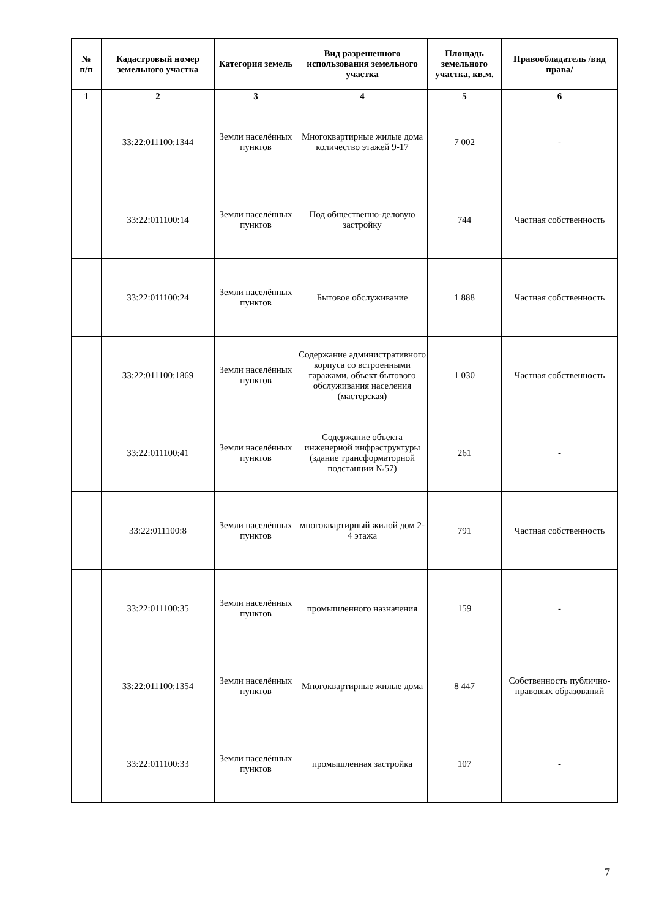| № п/п | Кадастровый номер земельного участка | Категория земель | Вид разрешенного использования земельного участка | Площадь земельного участка, кв.м. | Правообладатель /вид права/ |
| --- | --- | --- | --- | --- | --- |
| 1 | 2 | 3 | 4 | 5 | 6 |
| | 33:22:011100:1344 | Земли населённых пунктов | Многоквартирные жилые дома количество этажей 9-17 | 7 002 | - |
| | 33:22:011100:14 | Земли населённых пунктов | Под общественно-деловую застройку | 744 | Частная собственность |
| | 33:22:011100:24 | Земли населённых пунктов | Бытовое обслуживание | 1 888 | Частная собственность |
| | 33:22:011100:1869 | Земли населённых пунктов | Содержание административного корпуса со встроенными гаражами, объект бытового обслуживания населения (мастерская) | 1 030 | Частная собственность |
| | 33:22:011100:41 | Земли населённых пунктов | Содержание объекта инженерной инфраструктуры (здание трансформаторной подстанции №57) | 261 | - |
| | 33:22:011100:8 | Земли населённых пунктов | многоквартирный жилой дом 2-4 этажа | 791 | Частная собственность |
| | 33:22:011100:35 | Земли населённых пунктов | промышленного назначения | 159 | - |
| | 33:22:011100:1354 | Земли населённых пунктов | Многоквартирные жилые дома | 8 447 | Собственность публично-правовых образований |
| | 33:22:011100:33 | Земли населённых пунктов | промышленная застройка | 107 | - |
7